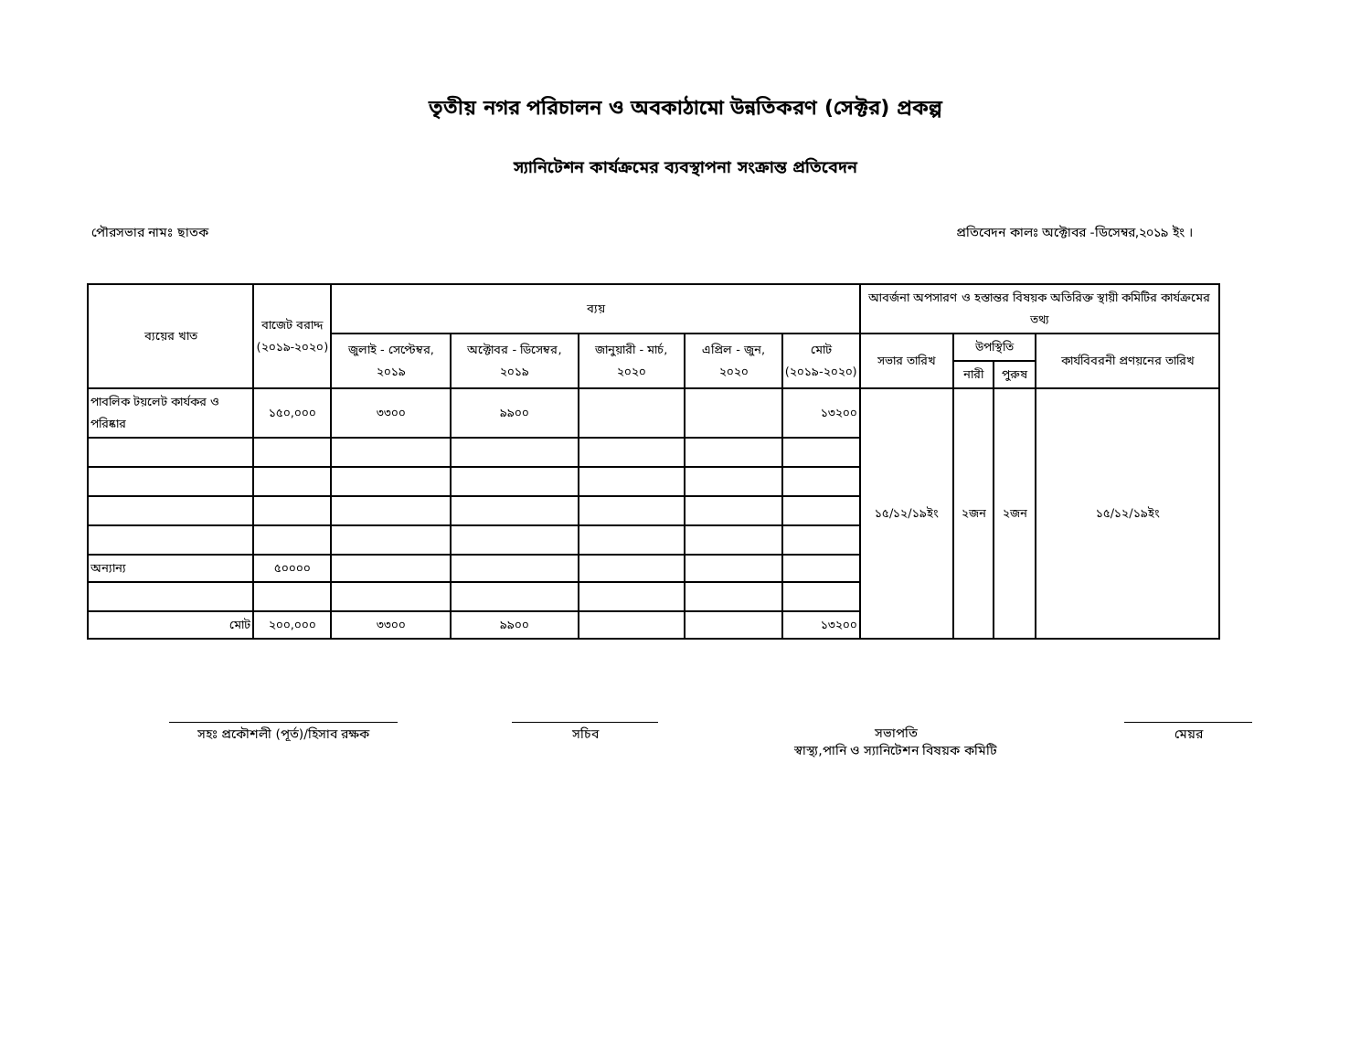তৃতীয় নগর পরিচালন ও অবকাঠামো উন্নতিকরণ (সেক্টর) প্রকল্প
স্যানিটেশন কার্যক্রমের ব্যবস্থাপনা সংক্রান্ত প্রতিবেদন
পৌরসভার নামঃ ছাতক প্রতিবেদন কালঃ অক্টোবর -ডিসেম্বর,২০১৯ ইং ।
| ব্যয়ের খাত | বাজেট বরাদ্দ (২০১৯-২০২০) | ব্যয় | | | | | আবর্জনা অপসারণ ও হস্তান্তর বিষয়ক অতিরিক্ত স্থায়ী কমিটির কার্যক্রমের তথ্য | | | |
| --- | --- | --- | --- | --- | --- | --- | --- | --- | --- | --- |
| | | জুলাই - সেপ্টেম্বর, ২০১৯ | অক্টোবর - ডিসেম্বর, ২০১৯ | জানুয়ারী - মার্চ, ২০২০ | এপ্রিল - জুন, ২০২০ | মোট (২০১৯-২০২০) | সভার তারিখ | উপস্থিতি | | কার্যবিবরনী প্রণয়নের তারিখ |
| | | | | | | | | নারী | পুরুষ | |
| পাবলিক টয়লেট কার্যকর ও পরিষ্কার | ১৫০,০০০ | ৩৩০০ | ৯৯০০ | | | ১৩২০০ | ১৫/১২/১৯ইং | ২জন | ২জন | ১৫/১২/১৯ইং |
| অন্যান্য | ৫০০০০ | | | | | | | | | |
| মোট | ২০০,০০০ | ৩৩০০ | ৯৯০০ | | | ১৩২০০ | | | | |
সহঃ প্রকৌশলী (পূর্ত)/হিসাব রক্ষক
সচিব সভাপতি
স্বাস্থ্য,পানি ও স্যানিটেশন বিষয়ক কমিটি
মেয়র